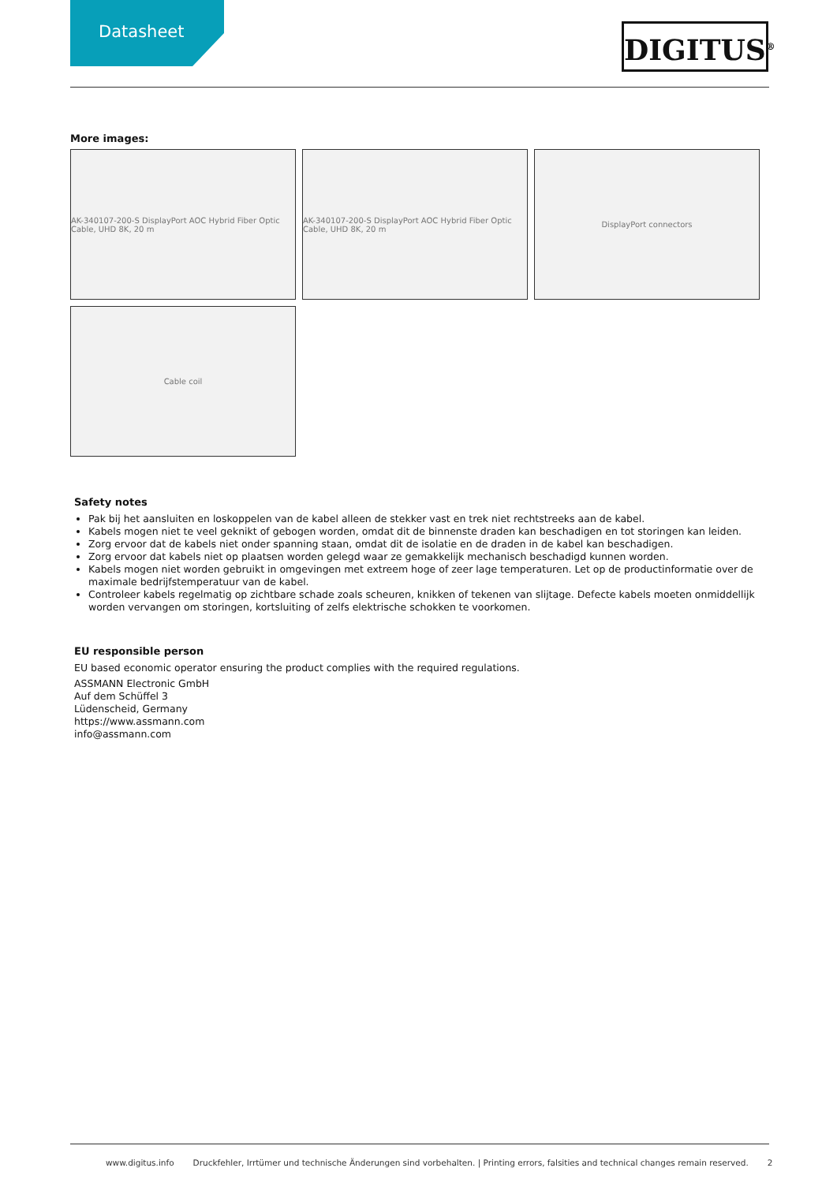Datasheet
DIGITUS<sup>®</sup>
More images:
AK-340107-200-S DisplayPort AOC Hybrid Fiber Optic Cable, UHD 8K, 20 m
AK-340107-200-S DisplayPort AOC Hybrid Fiber Optic Cable, UHD 8K, 20 m
DisplayPort connectors
Cable coil
Safety notes
Pak bij het aansluiten en loskoppelen van de kabel alleen de stekker vast en trek niet rechtstreeks aan de kabel.
Kabels mogen niet te veel geknikt of gebogen worden, omdat dit de binnenste draden kan beschadigen en tot storingen kan leiden.
Zorg ervoor dat de kabels niet onder spanning staan, omdat dit de isolatie en de draden in de kabel kan beschadigen.
Zorg ervoor dat kabels niet op plaatsen worden gelegd waar ze gemakkelijk mechanisch beschadigd kunnen worden.
Kabels mogen niet worden gebruikt in omgevingen met extreem hoge of zeer lage temperaturen. Let op de productinformatie over de maximale bedrijfstemperatuur van de kabel.
Controleer kabels regelmatig op zichtbare schade zoals scheuren, knikken of tekenen van slijtage. Defecte kabels moeten onmiddellijk worden vervangen om storingen, kortsluiting of zelfs elektrische schokken te voorkomen.
EU responsible person
EU based economic operator ensuring the product complies with the required regulations.
ASSMANN Electronic GmbH
Auf dem Schüffel 3
Lüdenscheid, Germany
https://www.assmann.com
info@assmann.com
www.digitus.info Druckfehler, Irrtümer und technische Änderungen sind vorbehalten. | Printing errors, falsities and technical changes remain reserved. 2